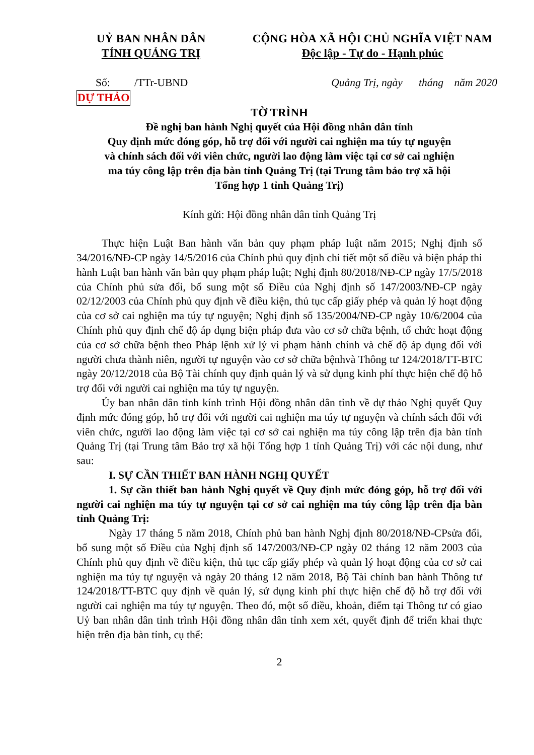UỶ BAN NHÂN DÂN
TỈNH QUẢNG TRỊ
CỘNG HÒA XÃ HỘI CHỦ NGHĨA VIỆT NAM
Độc lập - Tự do - Hạnh phúc
Số: /TTr-UBND Quảng Trị, ngày tháng năm 2020
DỰ THẢO
TỜ TRÌNH
Đề nghị ban hành Nghị quyết của Hội đồng nhân dân tỉnh
Quy định mức đóng góp, hỗ trợ đối với người cai nghiện ma túy tự nguyện
và chính sách đối với viên chức, người lao động làm việc tại cơ sở cai nghiện
ma túy công lập trên địa bàn tỉnh Quảng Trị (tại Trung tâm bảo trợ xã hội
Tổng hợp 1 tỉnh Quảng Trị)
Kính gửi: Hội đồng nhân dân tỉnh Quảng Trị
Thực hiện Luật Ban hành văn bản quy phạm pháp luật năm 2015; Nghị định số 34/2016/NĐ-CP ngày 14/5/2016 của Chính phủ quy định chi tiết một số điều và biện pháp thi hành Luật ban hành văn bản quy phạm pháp luật; Nghị định 80/2018/NĐ-CP ngày 17/5/2018 của Chính phủ sửa đổi, bổ sung một số Điều của Nghị định số 147/2003/NĐ-CP ngày 02/12/2003 của Chính phủ quy định về điều kiện, thủ tục cấp giấy phép và quản lý hoạt động của cơ sở cai nghiện ma túy tự nguyện; Nghị định số 135/2004/NĐ-CP ngày 10/6/2004 của Chính phủ quy định chế độ áp dụng biện pháp đưa vào cơ sở chữa bệnh, tổ chức hoạt động của cơ sở chữa bệnh theo Pháp lệnh xử lý vi phạm hành chính và chế độ áp dụng đối với người chưa thành niên, người tự nguyện vào cơ sở chữa bệnhvà Thông tư 124/2018/TT-BTC ngày 20/12/2018 của Bộ Tài chính quy định quản lý và sử dụng kinh phí thực hiện chế độ hỗ trợ đối với người cai nghiện ma túy tự nguyện.
Ủy ban nhân dân tỉnh kính trình Hội đồng nhân dân tỉnh về dự thảo Nghị quyết Quy định mức đóng góp, hỗ trợ đối với người cai nghiện ma túy tự nguyện và chính sách đối với viên chức, người lao động làm việc tại cơ sở cai nghiện ma túy công lập trên địa bàn tỉnh Quảng Trị (tại Trung tâm Bảo trợ xã hội Tổng hợp 1 tỉnh Quảng Trị) với các nội dung, như sau:
I. SỰ CẦN THIẾT BAN HÀNH NGHỊ QUYẾT
1. Sự cần thiết ban hành Nghị quyết về Quy định mức đóng góp, hỗ trợ đối với người cai nghiện ma túy tự nguyện tại cơ sở cai nghiện ma túy công lập trên địa bàn tỉnh Quảng Trị:
Ngày 17 tháng 5 năm 2018, Chính phủ ban hành Nghị định 80/2018/NĐ-CPsửa đổi, bổ sung một số Điều của Nghị định số 147/2003/NĐ-CP ngày 02 tháng 12 năm 2003 của Chính phủ quy định về điều kiện, thủ tục cấp giấy phép và quản lý hoạt động của cơ sở cai nghiện ma túy tự nguyện và ngày 20 tháng 12 năm 2018, Bộ Tài chính ban hành Thông tư 124/2018/TT-BTC quy định về quản lý, sử dụng kinh phí thực hiện chế độ hỗ trợ đối với người cai nghiện ma túy tự nguyện. Theo đó, một số điều, khoản, điểm tại Thông tư có giao Uỷ ban nhân dân tỉnh trình Hội đồng nhân dân tỉnh xem xét, quyết định để triển khai thực hiện trên địa bàn tỉnh, cụ thể:
2